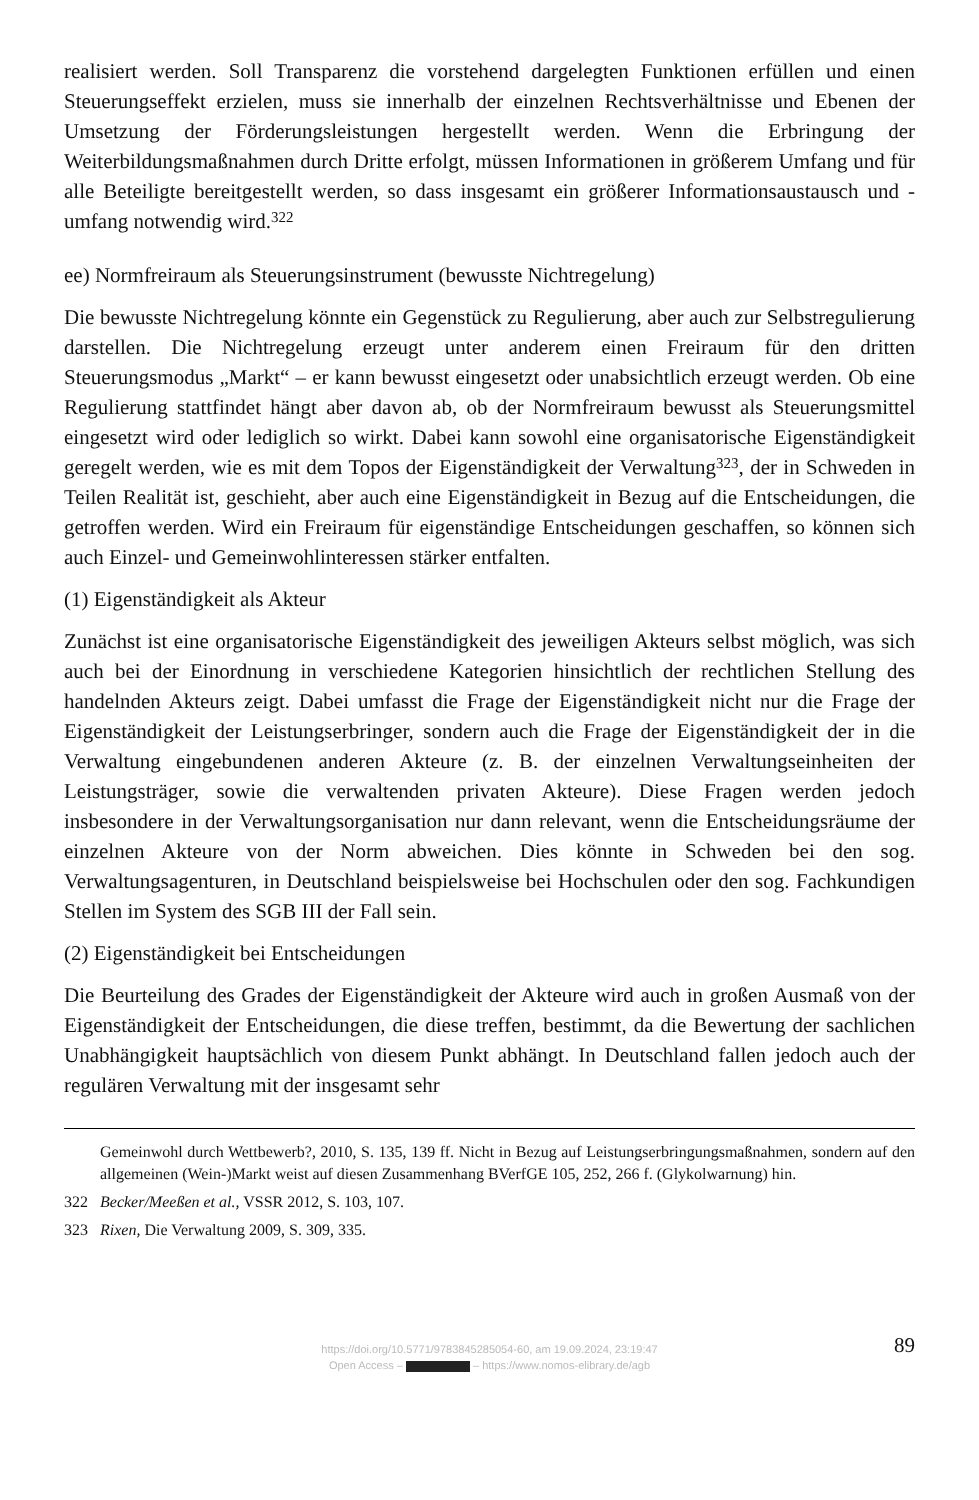realisiert werden. Soll Transparenz die vorstehend dargelegten Funktionen erfüllen und einen Steuerungseffekt erzielen, muss sie innerhalb der einzelnen Rechtsverhältnisse und Ebenen der Umsetzung der Förderungsleistungen hergestellt werden. Wenn die Erbringung der Weiterbildungsmaßnahmen durch Dritte erfolgt, müssen Informationen in größerem Umfang und für alle Beteiligte bereitgestellt werden, so dass insgesamt ein größerer Informationsaustausch und -umfang notwendig wird.<sup>322</sup>
ee) Normfreiraum als Steuerungsinstrument (bewusste Nichtregelung)
Die bewusste Nichtregelung könnte ein Gegenstück zu Regulierung, aber auch zur Selbstregulierung darstellen. Die Nichtregelung erzeugt unter anderem einen Freiraum für den dritten Steuerungsmodus „Markt“ – er kann bewusst eingesetzt oder unabsichtlich erzeugt werden. Ob eine Regulierung stattfindet hängt aber davon ab, ob der Normfreiraum bewusst als Steuerungsmittel eingesetzt wird oder lediglich so wirkt. Dabei kann sowohl eine organisatorische Eigenständigkeit geregelt werden, wie es mit dem Topos der Eigenständigkeit der Verwaltung<sup>323</sup>, der in Schweden in Teilen Realität ist, geschieht, aber auch eine Eigenständigkeit in Bezug auf die Entscheidungen, die getroffen werden. Wird ein Freiraum für eigenständige Entscheidungen geschaffen, so können sich auch Einzel- und Gemeinwohlinteressen stärker entfalten.
(1) Eigenständigkeit als Akteur
Zunächst ist eine organisatorische Eigenständigkeit des jeweiligen Akteurs selbst möglich, was sich auch bei der Einordnung in verschiedene Kategorien hinsichtlich der rechtlichen Stellung des handelnden Akteurs zeigt. Dabei umfasst die Frage der Eigenständigkeit nicht nur die Frage der Eigenständigkeit der Leistungserbringer, sondern auch die Frage der Eigenständigkeit der in die Verwaltung eingebundenen anderen Akteure (z. B. der einzelnen Verwaltungseinheiten der Leistungsträger, sowie die verwaltenden privaten Akteure). Diese Fragen werden jedoch insbesondere in der Verwaltungsorganisation nur dann relevant, wenn die Entscheidungsräume der einzelnen Akteure von der Norm abweichen. Dies könnte in Schweden bei den sog. Verwaltungsagenturen, in Deutschland beispielsweise bei Hochschulen oder den sog. Fachkundigen Stellen im System des SGB III der Fall sein.
(2) Eigenständigkeit bei Entscheidungen
Die Beurteilung des Grades der Eigenständigkeit der Akteure wird auch in großen Ausmaß von der Eigenständigkeit der Entscheidungen, die diese treffen, bestimmt, da die Bewertung der sachlichen Unabhängigkeit hauptsächlich von diesem Punkt abhängt. In Deutschland fallen jedoch auch der regulären Verwaltung mit der insgesamt sehr
Gemeinwohl durch Wettbewerb?, 2010, S. 135, 139 ff. Nicht in Bezug auf Leistungserbringungsmaßnahmen, sondern auf den allgemeinen (Wein-)Markt weist auf diesen Zusammenhang BVerfGE 105, 252, 266 f. (Glykolwarnung) hin.
322 Becker/Meeßen et al., VSSR 2012, S. 103, 107.
323 Rixen, Die Verwaltung 2009, S. 309, 335.
89 https://doi.org/10.5771/9783845285054-60, am 19.09.2024, 23:19:47
Open Access – – https://www.nomos-elibrary.de/agb